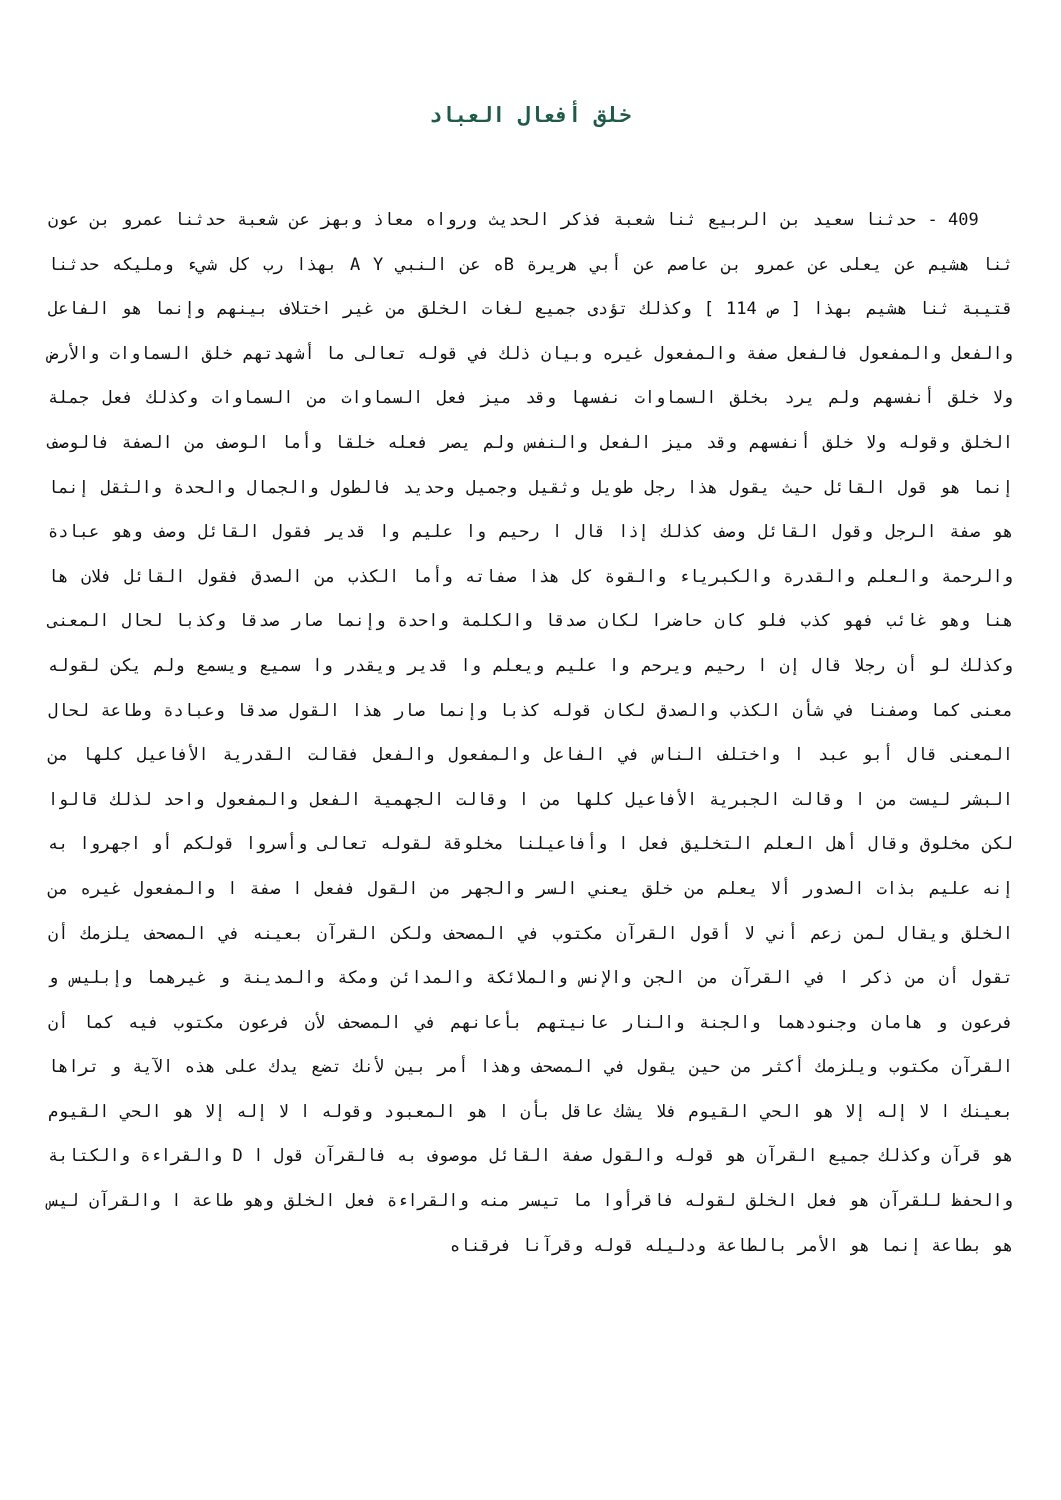خلق أفعال العباد
409 - حدثنا سعيد بن الربيع ثنا شعبة فذكر الحديث ورواه معاذ وبهز عن شعبة حدثنا عمرو بن عون ثنا هشيم عن يعلى عن عمرو بن عاصم عن أبي هريرة Bه عن النبي A Y بهذا رب كل شيء ومليكه حدثنا قتيبة ثنا هشيم بهذا [ ص 114 ] وكذلك تؤدى جميع لغات الخلق من غير اختلاف بينهم وإنما هو الفاعل والفعل والمفعول فالفعل صفة والمفعول غيره وبيان ذلك في قوله تعالى ما أشهدتهم خلق السماوات والأرض ولا خلق أنفسهم ولم يرد بخلق السماوات نفسها وقد ميز فعل السماوات من السماوات وكذلك فعل جملة الخلق وقوله ولا خلق أنفسهم وقد ميز الفعل والنفس ولم يصر فعله خلقا وأما الوصف من الصفة فالوصف إنما هو قول القائل حيث يقول هذا رجل طويل وثقيل وجميل وحديد فالطول والجمال والحدة والثقل إنما هو صفة الرجل وقول القائل وصف كذلك إذا قال ا رحيم وا عليم وا قدير فقول القائل وصف وهو عبادة والرحمة والعلم والقدرة والكبرياء والقوة كل هذا صفاته وأما الكذب من الصدق فقول القائل فلان ها هنا وهو غائب فهو كذب فلو كان حاضرا لكان صدقا والكلمة واحدة وإنما صار صدقا وكذبا لحال المعنى وكذلك لو أن رجلا قال إن ا رحيم ويرحم وا عليم ويعلم وا قدير ويقدر وا سميع ويسمع ولم يكن لقوله معنى كما وصفنا في شأن الكذب والصدق لكان قوله كذبا وإنما صار هذا القول صدقا وعبادة وطاعة لحال المعنى قال أبو عبد ا واختلف الناس في الفاعل والمفعول والفعل فقالت القدرية الأفاعيل كلها من البشر ليست من ا وقالت الجبرية الأفاعيل كلها من ا وقالت الجهمية الفعل والمفعول واحد لذلك قالوا لكن مخلوق وقال أهل العلم التخليق فعل ا وأفاعيلنا مخلوقة لقوله تعالى وأسروا قولكم أو اجهروا به إنه عليم بذات الصدور ألا يعلم من خلق يعني السر والجهر من القول ففعل ا صفة ا والمفعول غيره من الخلق ويقال لمن زعم أني لا أقول القرآن مكتوب في المصحف ولكن القرآن بعينه في المصحف يلزمك أن تقول أن من ذكر ا في القرآن من الجن والإنس والملائكة والمدائن ومكة والمدينة و غيرهما وإبليس و فرعون و هامان وجنودهما والجنة والنار عانيتهم بأعانهم في المصحف لأن فرعون مكتوب فيه كما أن القرآن مكتوب ويلزمك أكثر من حين يقول في المصحف وهذا أمر بين لأنك تضع يدك على هذه الآية و تراها بعينك ا لا إله إلا هو الحي القيوم فلا يشك عاقل بأن ا هو المعبود وقوله ا لا إله إلا هو الحي القيوم هو قرآن وكذلك جميع القرآن هو قوله والقول صفة القائل موصوف به فالقرآن قول ا D والقراءة والكتابة والحفظ للقرآن هو فعل الخلق لقوله فاقرأوا ما تيسر منه والقراءة فعل الخلق وهو طاعة ا والقرآن ليس هو بطاعة إنما هو الأمر بالطاعة ودليله قوله وقرآنا فرقناه